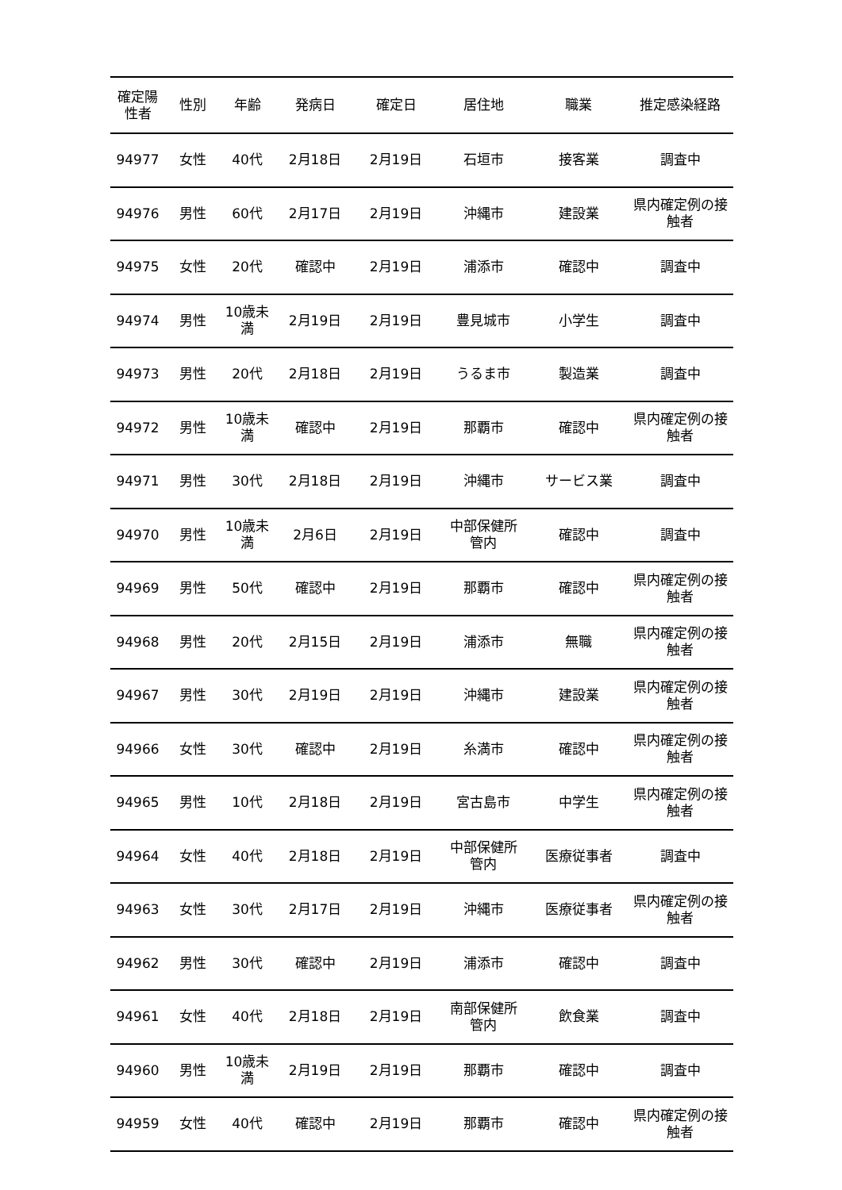| 確定陽 性者 | 性別 | 年齢 | 発病日 | 確定日 | 居住地 | 職業 | 推定感染経路 |
| --- | --- | --- | --- | --- | --- | --- | --- |
| 94977 | 女性 | 40代 | 2月18日 | 2月19日 | 石垣市 | 接客業 | 調査中 |
| 94976 | 男性 | 60代 | 2月17日 | 2月19日 | 沖縄市 | 建設業 | 県内確定例の接 触者 |
| 94975 | 女性 | 20代 | 確認中 | 2月19日 | 浦添市 | 確認中 | 調査中 |
| 94974 | 男性 | 10歳未 満 | 2月19日 | 2月19日 | 豊見城市 | 小学生 | 調査中 |
| 94973 | 男性 | 20代 | 2月18日 | 2月19日 | うるま市 | 製造業 | 調査中 |
| 94972 | 男性 | 10歳未 満 | 確認中 | 2月19日 | 那覇市 | 確認中 | 県内確定例の接 触者 |
| 94971 | 男性 | 30代 | 2月18日 | 2月19日 | 沖縄市 | サービス業 | 調査中 |
| 94970 | 男性 | 10歳未 満 | 2月6日 | 2月19日 | 中部保健所 管内 | 確認中 | 調査中 |
| 94969 | 男性 | 50代 | 確認中 | 2月19日 | 那覇市 | 確認中 | 県内確定例の接 触者 |
| 94968 | 男性 | 20代 | 2月15日 | 2月19日 | 浦添市 | 無職 | 県内確定例の接 触者 |
| 94967 | 男性 | 30代 | 2月19日 | 2月19日 | 沖縄市 | 建設業 | 県内確定例の接 触者 |
| 94966 | 女性 | 30代 | 確認中 | 2月19日 | 糸満市 | 確認中 | 県内確定例の接 触者 |
| 94965 | 男性 | 10代 | 2月18日 | 2月19日 | 宮古島市 | 中学生 | 県内確定例の接 触者 |
| 94964 | 女性 | 40代 | 2月18日 | 2月19日 | 中部保健所 管内 | 医療従事者 | 調査中 |
| 94963 | 女性 | 30代 | 2月17日 | 2月19日 | 沖縄市 | 医療従事者 | 県内確定例の接 触者 |
| 94962 | 男性 | 30代 | 確認中 | 2月19日 | 浦添市 | 確認中 | 調査中 |
| 94961 | 女性 | 40代 | 2月18日 | 2月19日 | 南部保健所 管内 | 飲食業 | 調査中 |
| 94960 | 男性 | 10歳未 満 | 2月19日 | 2月19日 | 那覇市 | 確認中 | 調査中 |
| 94959 | 女性 | 40代 | 確認中 | 2月19日 | 那覇市 | 確認中 | 県内確定例の接 触者 |